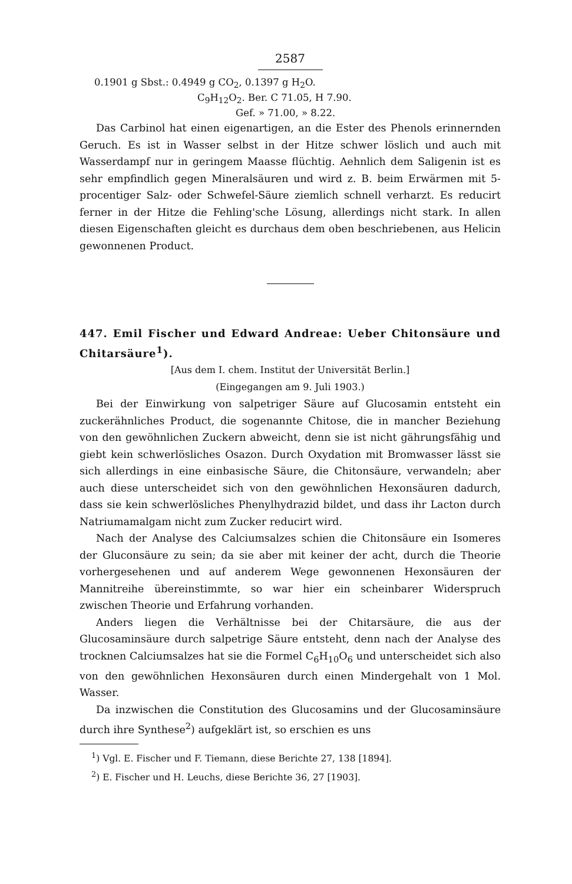2587
0.1901 g Sbst.: 0.4949 g CO<sub>2</sub>, 0.1397 g H<sub>2</sub>O.
C<sub>9</sub>H<sub>12</sub>O<sub>2</sub>. Ber. C 71.05, H 7.90.
Gef. » 71.00, » 8.22.
Das Carbinol hat einen eigenartigen, an die Ester des Phenols erinnernden Geruch. Es ist in Wasser selbst in der Hitze schwer löslich und auch mit Wasserdampf nur in geringem Maasse flüchtig. Aehnlich dem Saligenin ist es sehr empfindlich gegen Mineralsäuren und wird z. B. beim Erwärmen mit 5-procentiger Salz- oder Schwefel-Säure ziemlich schnell verharzt. Es reducirt ferner in der Hitze die Fehling'sche Lösung, allerdings nicht stark. In allen diesen Eigenschaften gleicht es durchaus dem oben beschriebenen, aus Helicin gewonnenen Product.
447. Emil Fischer und Edward Andreae: Ueber Chitonsäure und Chitarsäure<sup>1</sup>).
[Aus dem I. chem. Institut der Universität Berlin.]
(Eingegangen am 9. Juli 1903.)
Bei der Einwirkung von salpetriger Säure auf Glucosamin entsteht ein zuckerähnliches Product, die sogenannte Chitose, die in mancher Beziehung von den gewöhnlichen Zuckern abweicht, denn sie ist nicht gährungsfähig und giebt kein schwerlösliches Osazon. Durch Oxydation mit Bromwasser lässt sie sich allerdings in eine einbasische Säure, die Chitonsäure, verwandeln; aber auch diese unterscheidet sich von den gewöhnlichen Hexonsäuren dadurch, dass sie kein schwerlösliches Phenylhydrazid bildet, und dass ihr Lacton durch Natriumamalgam nicht zum Zucker reducirt wird.
Nach der Analyse des Calciumsalzes schien die Chitonsäure ein Isomeres der Gluconsäure zu sein; da sie aber mit keiner der acht, durch die Theorie vorhergesehenen und auf anderem Wege gewonnenen Hexonsäuren der Mannitreihe übereinstimmte, so war hier ein scheinbarer Widerspruch zwischen Theorie und Erfahrung vorhanden.
Anders liegen die Verhältnisse bei der Chitarsäure, die aus der Glucosaminsäure durch salpetrige Säure entsteht, denn nach der Analyse des trocknen Calciumsalzes hat sie die Formel C<sub>6</sub>H<sub>10</sub>O<sub>6</sub> und unterscheidet sich also von den gewöhnlichen Hexonsäuren durch einen Mindergehalt von 1 Mol. Wasser.
Da inzwischen die Constitution des Glucosamins und der Glucosaminsäure durch ihre Synthese<sup>2</sup>) aufgeklärt ist, so erschien es uns
<sup>1</sup>) Vgl. E. Fischer und F. Tiemann, diese Berichte 27, 138 [1894].
<sup>2</sup>) E. Fischer und H. Leuchs, diese Berichte 36, 27 [1903].